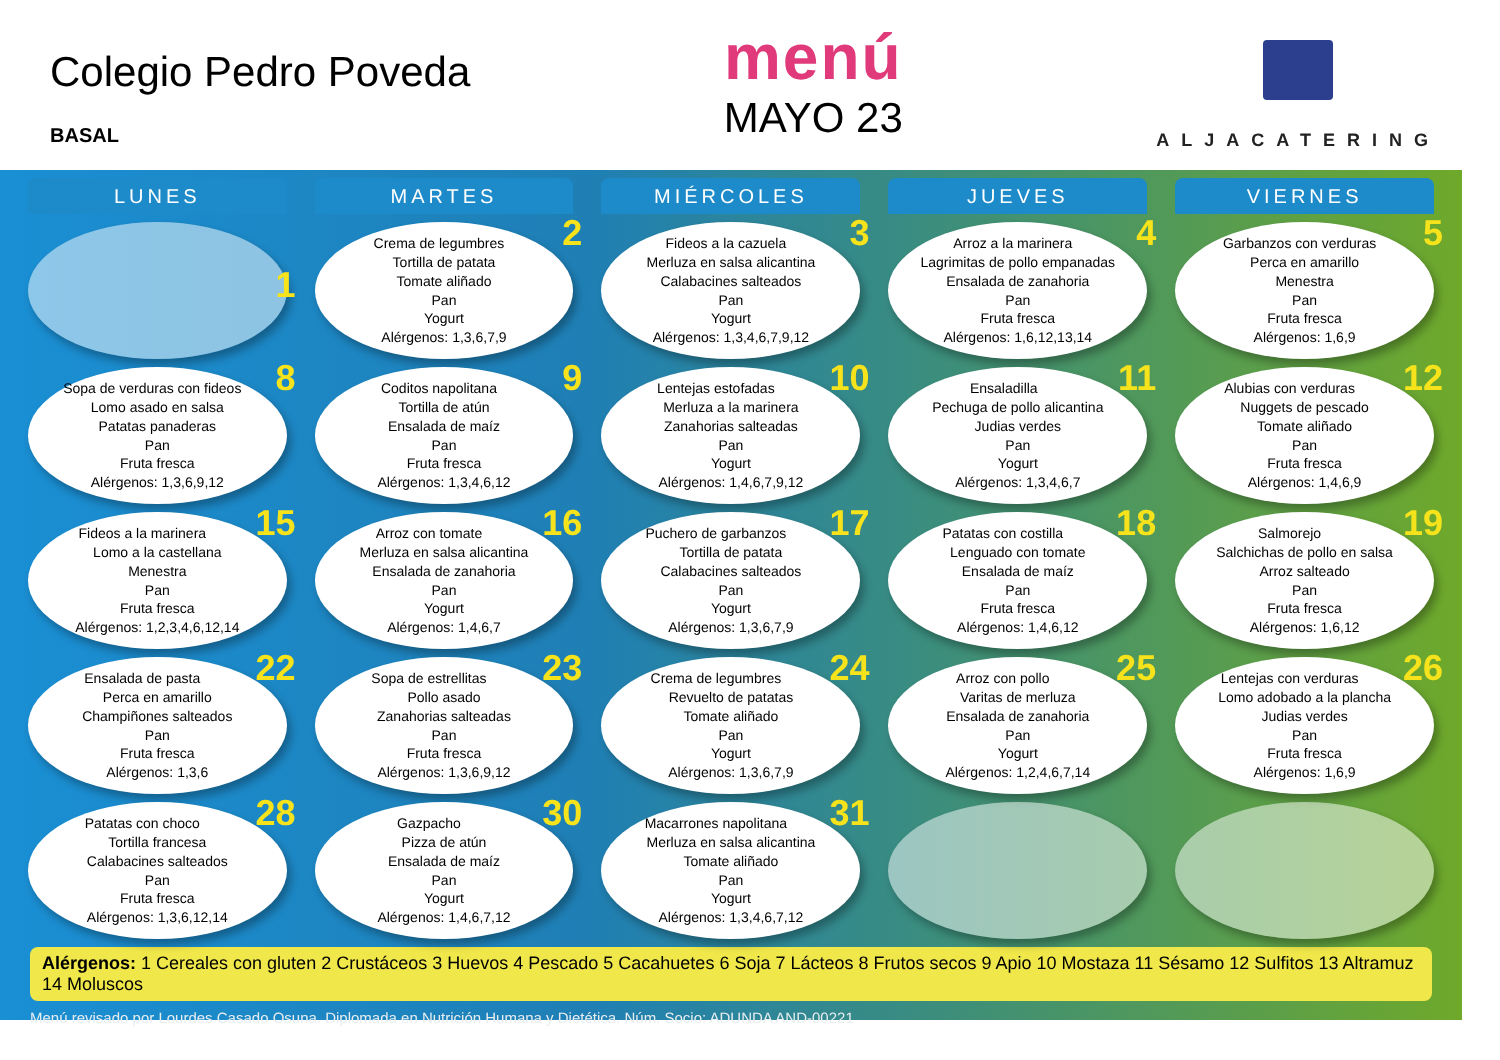Colegio Pedro Poveda
BASAL
menú
MAYO 23
ALJACATERING
| LUNES | MARTES | MIÉRCOLES | JUEVES | VIERNES |
| --- | --- | --- | --- | --- |
| 1 | 2 Crema de legumbres Tortilla de patata Tomate aliñado Pan Yogurt Alérgenos: 1,3,6,7,9 | 3 Fideos a la cazuela Merluza en salsa alicantina Calabacines salteados Pan Yogurt Alérgenos: 1,3,4,6,7,9,12 | 4 Arroz a la marinera Lagrimitas de pollo empanadas Ensalada de zanahoria Pan Fruta fresca Alérgenos: 1,6,12,13,14 | 5 Garbanzos con verduras Perca en amarillo Menestra Pan Fruta fresca Alérgenos: 1,6,9 |
| 8 Sopa de verduras con fideos Lomo asado en salsa Patatas panaderas Pan Fruta fresca Alérgenos: 1,3,6,9,12 | 9 Coditos napolitana Tortilla de atún Ensalada de maíz Pan Fruta fresca Alérgenos: 1,3,4,6,12 | 10 Lentejas estofadas Merluza a la marinera Zanahorias salteadas Pan Yogurt Alérgenos: 1,4,6,7,9,12 | 11 Ensaladilla Pechuga de pollo alicantina Judias verdes Pan Yogurt Alérgenos: 1,3,4,6,7 | 12 Alubias con verduras Nuggets de pescado Tomate aliñado Pan Fruta fresca Alérgenos: 1,4,6,9 |
| 15 Fideos a la marinera Lomo a la castellana Menestra Pan Fruta fresca Alérgenos: 1,2,3,4,6,12,14 | 16 Arroz con tomate Merluza en salsa alicantina Ensalada de zanahoria Pan Yogurt Alérgenos: 1,4,6,7 | 17 Puchero de garbanzos Tortilla de patata Calabacines salteados Pan Yogurt Alérgenos: 1,3,6,7,9 | 18 Patatas con costilla Lenguado con tomate Ensalada de maíz Pan Fruta fresca Alérgenos: 1,4,6,12 | 19 Salmorejo Salchichas de pollo en salsa Arroz salteado Pan Fruta fresca Alérgenos: 1,6,12 |
| 22 Ensalada de pasta Perca en amarillo Champiñones salteados Pan Fruta fresca Alérgenos: 1,3,6 | 23 Sopa de estrellitas Pollo asado Zanahorias salteadas Pan Fruta fresca Alérgenos: 1,3,6,9,12 | 24 Crema de legumbres Revuelto de patatas Tomate aliñado Pan Yogurt Alérgenos: 1,3,6,7,9 | 25 Arroz con pollo Varitas de merluza Ensalada de zanahoria Pan Yogurt Alérgenos: 1,2,4,6,7,14 | 26 Lentejas con verduras Lomo adobado a la plancha Judias verdes Pan Fruta fresca Alérgenos: 1,6,9 |
| 28 Patatas con choco Tortilla francesa Calabacines salteados Pan Fruta fresca Alérgenos: 1,3,6,12,14 | 30 Gazpacho Pizza de atún Ensalada de maíz Pan Yogurt Alérgenos: 1,4,6,7,12 | 31 Macarrones napolitana Merluza en salsa alicantina Tomate aliñado Pan Yogurt Alérgenos: 1,3,4,6,7,12 | | |
Alérgenos: 1 Cereales con gluten 2 Crustáceos 3 Huevos 4 Pescado 5 Cacahuetes 6 Soja 7 Lácteos 8 Frutos secos 9 Apio 10 Mostaza 11 Sésamo 12 Sulfitos 13 Altramuz 14 Moluscos
Menú revisado por Lourdes Casado Osuna. Diplomada en Nutrición Humana y Dietética. Núm. Socio: ADUNDA AND-00221